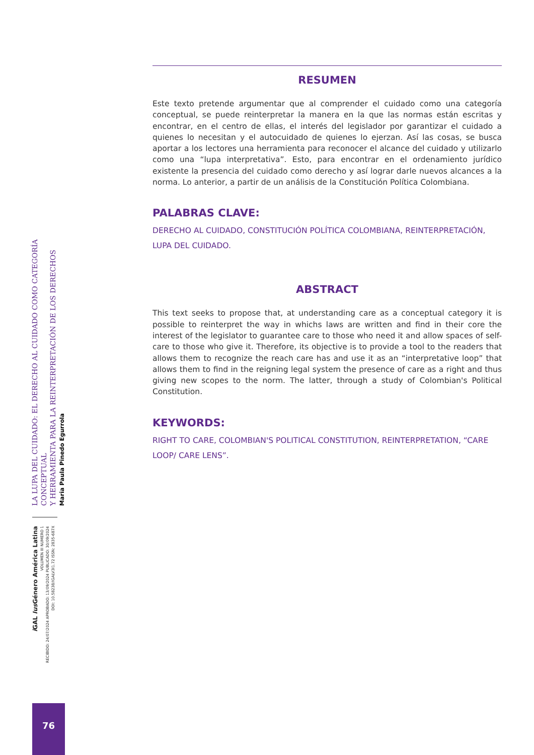RESUMEN
Este texto pretende argumentar que al comprender el cuidado como una categoría conceptual, se puede reinterpretar la manera en la que las normas están escritas y encontrar, en el centro de ellas, el interés del legislador por garantizar el cuidado a quienes lo necesitan y el autocuidado de quienes lo ejerzan. Así las cosas, se busca aportar a los lectores una herramienta para reconocer el alcance del cuidado y utilizarlo como una “lupa interpretativa”. Esto, para encontrar en el ordenamiento jurídico existente la presencia del cuidado como derecho y así lograr darle nuevos alcances a la norma. Lo anterior, a partir de un análisis de la Constitución Política Colombiana.
PALABRAS CLAVE:
DERECHO AL CUIDADO, CONSTITUCIÓN POLÍTICA COLOMBIANA, REINTERPRETACIÓN, LUPA DEL CUIDADO.
ABSTRACT
This text seeks to propose that, at understanding care as a conceptual category it is possible to reinterpret the way in whichs laws are written and find in their core the interest of the legislator to guarantee care to those who need it and allow spaces of self-care to those who give it. Therefore, its objective is to provide a tool to the readers that allows them to recognize the reach care has and use it as an “interpretative loop” that allows them to find in the reigning legal system the presence of care as a right and thus giving new scopes to the norm. The latter, through a study of Colombian's Political Constitution.
KEYWORDS:
RIGHT TO CARE, COLOMBIAN'S POLITICAL CONSTITUTION, REINTERPRETATION, “CARE LOOP/ CARE LENS”.
LA LUPA DEL CUIDADO: EL DERECHO AL CUIDADO COMO CATEGORÍA CONCEPTUAL
Y HERRAMIENTA PARA LA REINTERPRETACIÓN DE LOS DERECHOS
Maria Paula Pinedo Egurrola
i GAL Ius Género América Latina
VOLUMEN III NUMERO 1
RECIBIDO: 24/07/2024 APROBADO: 13/09/2024 PUBLICADO: 30/09/2024
DOI: 10.58238/IGALV3I1.72 ISSN: 2835-687X
76